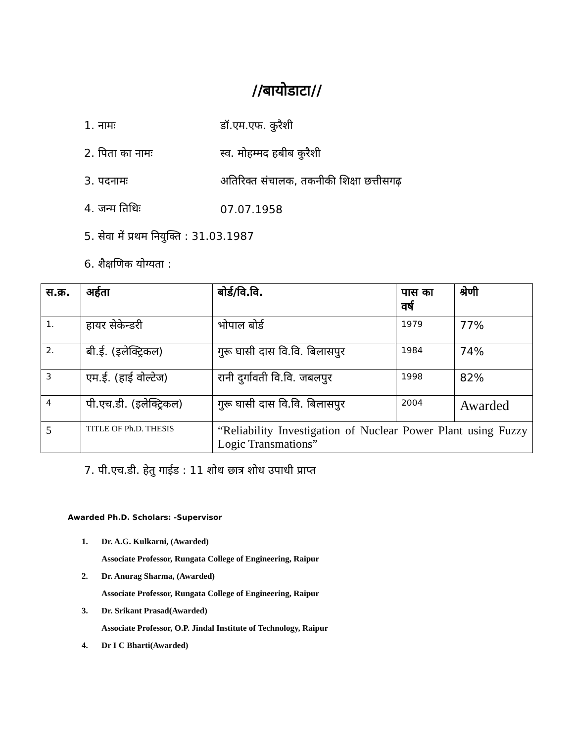//बायोडाटा//
1. नामः डॉ.एम.एफ. कुरैशी
2. पिता का नामः स्व. मोहम्मद हबीब कुरैशी
3. पदनामः
अतिरिक्त संचालक, तकनीकी शिक्षा छत्तीसगढ़
4. जन्म तिथिः 07.07.1958
5. सेवा में प्रथम नियुक्ति : 31.03.1987
6. शैक्षणिक योग्यता :
| स.क्र. | अर्हता | बोर्ड/वि.वि. | पास का वर्ष | श्रेणी |
| --- | --- | --- | --- | --- |
| 1. | हायर सेकेन्डरी | भोपाल बोर्ड | 1979 | 77% |
| 2. | बी.ई. (इलेक्ट्रिकल) | गुरू घासी दास वि.वि. बिलासपुर | 1984 | 74% |
| 3 | एम.ई. (हाई वोल्टेज) | रानी दुर्गावती वि.वि. जबलपुर | 1998 | 82% |
| 4 | पी.एच.डी. (इलेक्ट्रिकल) | गुरू घासी दास वि.वि. बिलासपुर | 2004 | Awarded |
| 5 | TITLE OF Ph.D. THESIS | “Reliability Investigation of Nuclear Power Plant using Fuzzy Logic Transmations” | | |
7. पी.एच.डी. हेतु गाईड : 11 शोध छात्र शोध उपाधी प्राप्त
Awarded Ph.D. Scholars: -Supervisor
1. Dr. A.G. Kulkarni, (Awarded)
Associate Professor, Rungata College of Engineering, Raipur
2. Dr. Anurag Sharma, (Awarded)
Associate Professor, Rungata College of Engineering, Raipur
3. Dr. Srikant Prasad(Awarded)
Associate Professor, O.P. Jindal Institute of Technology, Raipur
4. Dr I C Bharti(Awarded)